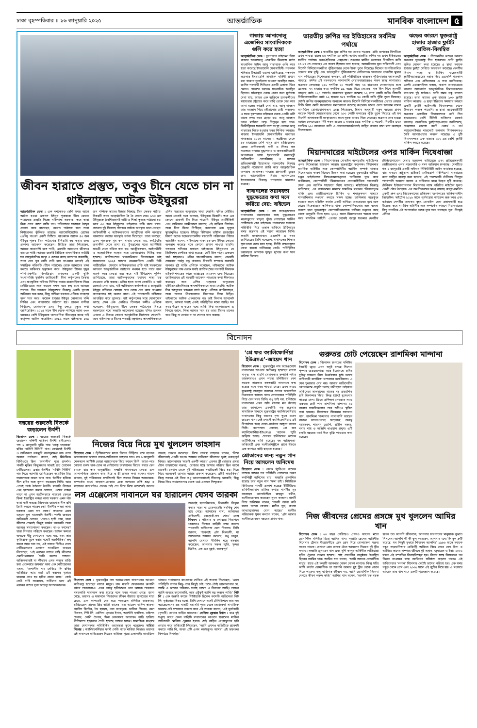ঢাকা বৃহস্পতিবার ॥ ১৬ জানুয়ারি ২০২৫ আন্তর্জাতিক মানবিক বাংলাদেশ ৫
জীবন হারাতে প্রস্তুত, তবুও চীনে যেতে চান না থাইল্যান্ডে আটক উইঘুররা
আন্তর্জাতিক ডেস্ক : এক দশকেরও বেশি সময় আগে আটক হওয়া একদল উইঘুর পুরুষকে চীনে ফেরত পাঠানোর প্রস্তুতি নিচ্ছে থাইল্যান্ড সরকার। তবে তারা নিজ দেশে যেতে রাজি নন। পরিবারের সদস্যরা উদ্বেগ প্রকাশ করে বলেছেন, ফেরত পাঠানো হলে তারা নির্যাতনের ঝুঁকিতে রয়েছে। অ্যাসোসিয়েটেড প্রেসের (এপি) পাওয়া একটি চিঠিতে, ব্যাংককে আটক ৪৩ জন উইঘুর পুরুষ চীনে পাঠানোর হুঁশিয়ারি বন্ধ করার জন্য প্রকাশ্য আবেদন করেছেন। চিঠিতে তারা লিখেছেন, আমরা কারাবন্দি হতে পারি, এমনকি আমাদের জীবনও হারাতে পারি। আমরা জরুরি ভিত্তিতে মানবাধিকার সংশ্লিষ্ট সব আন্তর্জাতিক সংস্থা ও দেশের কাছে আবেদন জানাচ্ছি, তারা যেন খুব বেশি দেরি হয়ে যাওয়ার আগেই এই মর্মান্তিক পরিণতি (চীনে পাঠানো) থেকে আমাদের রক্ষা করতে অবিলম্বে হস্তক্ষেপ করে। উইঘুররা চীনের সুদূর পশ্চিমাঞ্চলীয় জিনজিয়াং অঞ্চলের একটি তুর্কি সংখ্যাগরিষ্ঠ মুসলিম জাতিগোষ্ঠী। চীনা কর্তৃপক্ষের বৈষম্য এবং সাংস্কৃতিক পরিচয় নিশ্চিহ্ন করার ধারাবাহিকতা নিয়ে বেইজিংয়ের সঙ্গে কয়েক দশক ধরে দ্বন্দ্ব চলে আসছে তাদের। চীন সরকার উইঘুরদের বিরুদ্ধে একটি নৃশংস অভিযান শুরু করে, কিছু পশ্চিমা সরকার এটিকে গণহত্যা বলে মনে করে। কয়েক হাজার উইঘুর লোকদের বন্দি শিবির এবং কারাগারে পাঠানো হয়। প্রাক্তন বন্দীরা নির্যাতন, রোগশোক এবং কিছু ক্ষেত্রে মৃত্যুর কথা জানিয়েছিল। ২০১৪ সালে চীন থেকে পালিয়ে আসা ৩০০ জনেরও বেশি উইঘুরকে মালয়েশিয়া সীমান্তের কাছে থাই কর্তৃপক্ষ আটক করেছিল। ২০১৫ সালে থাইল্যান্ড ১০৯ জন বন্দিকে তাদের ইচ্ছার বিরুদ্ধে চীনে ফেরত পাঠায়। বিষয়টি তখন আন্তর্জাতিক হৈ চৈ ফেলে দেয়। ১৭৩ জন উইঘুরকে (বেশিরভাগই নারী ও শিশু) তুরস্কে পাঠানো হয়। আর ৫৩ জন উইঘুরকে থাইল্যান্ড বন্দি করে রাখে। সেখানে দুই শিশুসহ পাঁচজন আটক অবস্থায় মারা গেছেন। আইনজীবী ও আটককৃতদের আত্মীয়রা বন্দি অবস্থায় থাকাদের কঠোর অবস্থার বর্ণনা দিয়েছেন। তারা বলছেন, এসব পুরুষকে খুব কম খাবার দেওয়া হয়, কংক্রিটের জনাকীর্ণ সেলে রাখা হয়, টুথব্রাশের মতো স্যানিটারি সামগ্রী থেকে বঞ্চিত করা হয়। আত্মীয়স্বজন, আইনজীবী ও আন্তর্জাতিক সংস্থার সঙ্গে যোগাযোগও নিষিদ্ধ করা হয়েছে। জাতিসংঘের মানবাধিকার বিশেষজ্ঞরা থাই সরকারকে ২০২৪ সালের ফেব্রুয়ারিতে একটি চিঠি পাঠিয়েছিল। সেখানে আটককৃতদের প্রতি থাই সরকারের আচরণ আন্তর্জাতিক আইনের লঙ্ঘন হতে পারে বলে সতর্ক করে দেওয়া হয়। তবে থাই ইমিগ্রেশন পুলিশ জানিয়েছে, তারা আটককৃতদের যথাযথ স্বাস্থ্য যত্ন নেওয়ার চেষ্টা করছে। এপির হাতে আসা রেকর্ডিং ও চ্যাট রেকর্ডে দেখা যায়, থাই অভিবাসন কর্মকর্তারা ৮ জানুয়ারি উইঘুর বন্দিদের স্বেচ্ছায় দেশ থেকে বের করে দেওয়ার কাগজপত্রে সই করতে বলে। এই পদক্ষেপটি বন্দিদের আতঙ্কিত করে তুলেছে। থাই কর্তৃপক্ষের সঙ্গে যোগাযোগ আছে এমন এক এনজিও তিনজন কর্মীও এপিকে বলেছেন, উইঘুরদের চীনে ফেরত পাঠানোর বিষয়ে সরকারের মধ্যে সম্প্রতি আলোচনা হয়েছে। যদিও জনগণ এখনো এ বিষয়ে কোনো আনুষ্ঠানিক নির্দেশনা শোনেনি। তবে থাইল্যান্ড ও চীনের পররাষ্ট্র মন্ত্রণালয় তাৎক্ষণিকভাবে এপির মন্তব্যের অনুরোধে সাড়া দেয়নি। যদিও বেইজিং আগে থেকেই বলে আসছে, উইঘুররা জিহাদি। তবে এর কোনো প্রমাণই চীন দিতে পারেনি। উইঘুর অ্যাক্টিভিস্ট এবং অধিকার গোষ্ঠীগুলো বলেছে, এই ব্যক্তিরা নির্দোষ। তারা চীনে ফিরে নিপীড়ন, কারাবাস এবং মৃত্যুর মুখোমুখিও হচ্ছেন। উইঘুর হিউম্যান রাইটস প্রজেক্টের রিসার্চ অ্যান্ড অ্যাডভোকেসির সহযোগী পরিচালক পিটার আরউইন বলেন, থাইল্যান্ডে থাকা ৪৩ জন উইঘুর কোনো অপরাধ করেছে বলে কোনো প্রমাণ পাওয়া যায়নি। গতকাল শনিবার সকালে থাইল্যান্ডে উইঘুরদের যে ডিটেনশন সেন্টারে রাখা হয়েছে, সেটি ছিল শান্ত। একজন গার্ড সহকারও এপির সাংবাদিককে বলেন, কেন্দ্রটি সোমবার পর্যন্ত বন্ধ থাকবে। বিষয়টি সম্পর্কে সরাসরি অবগত দুই ব্যক্তি এপিকে বলেছেন, থাইল্যান্ডে আটক উইঘুরদের পক্ষ থেকে সবাই জাতিসংঘের শরণার্থী বিষয়ক হাইকমিশনারের কাছে আশ্রয়ের আবেদন জমা দিয়েছে। জাতিসংঘের এই সংস্থাটি আবেদন পাওয়ার কথা স্বীকারও করেছে। তবে এপির মন্তব্যের অনুরোধে ওইউএনএইচসিআর তাৎক্ষণিকভাবে সাড়া দেয়নি। আটক তিন উইঘুরের স্বজনরা বার্তা সংস্থা এপিকে জানিয়েছেন, তারা তাদের প্রিয়জনদের নিরাপত্তা নিয়ে উদ্বিগ্ন। থাইল্যান্ডে আটক একজনের বড় ভাই বিলাল আবলেট বলেন, আমরা সবাই একই পরিস্থিতির মধ্যে আছি। সব সময় উদ্বেগ ও ভয়ের মধ্যে আছি। বিশ্ব সরকারগুলো এ বিষয়ে জানে, কিন্তু আমার মনে হয় তারা চীনের চাপের ভয়ে কিছু না দেখার বা না শোনার ভান করছে।
গাজায় আনাদোলু এজেন্সির সাংবাদিককে গুলি করে হত্যা
আন্তর্জাতিক ডেস্ক : দূরপাল্লার রাইফেল দিয়ে গাজার আনাদোলু এজেন্সির ফ্রিল্যান্স ফটো সাংবাদিক সাঈদ আবু নাভাবকে গুলি করে হত্যা করেছে ইসরায়েলি সেনাবাহিনী। গতকাল শনিবার টিআরটি ওয়ার্ল্ড জানিয়েছে, গতকাল শুক্রবার ইসরায়েলি সামরিক বাহিনী প্রথমে মধ্য গাজার নুসেইরাত অঞ্চলে অবস্থিত আল-জাদিদ শরণার্থী শিবিরের একটি এলাকা ঘিরে ফেলে। সেখানে অনেক সাংবাদিক উপস্থিত ছিলেন। ঘটনাস্থল থেকে ধারণ করা ফুটেজে দেখা যায়, আহত এক ব্যক্তিকে ত্রাণকর্মীদের সহায়তায় স্ট্রেচারে করে বাড়ি থেকে বের করে আনা হচ্ছে। কাছেই দেখা যায়, আবু নাবহান তার সরঞ্জাম দিয়ে দৌড়ানোর চেষ্টা করছেন। এ সময় দূরপাল্লার রাইফেল থেকে একটি গুলি তাকে লক্ষ্য করে ছোড়া হয়। আবু নাবহান তখন মাটিতে পড়ে নিস্তব্ধ হয়ে যান। ফিলিস্তিনের সরকারি বার্তা সংস্থা ওয়াফা আবু নাভাবের নিহত হওয়ার খবর নিশ্চিত করেছে। গাজায় ইসরায়েলি সেনাবাহিনীর অব্যাহত গণহত্যায় ২০২৩ সালের ৭ অক্টোবর থেকে ৪৬ হাজারের বেশি মানুষ প্রাণ হারিয়েছেন। এদের বেশিরভাগই নারী ও শিশু। গত নভেম্বরে গাজায় যুদ্ধাপরাধ ও মানবতাবিরোধী অপরাধের দায়ে ইসরায়েলি প্রধানমন্ত্রী বেনিয়ামিন নেতানিয়াহু ও সাবেক প্রতিরক্ষামন্ত্রী ইয়োআভ গ্যালান্টের বিরুদ্ধে গ্রেপ্তারি পরোয়ানা জারি করে আন্তর্জাতিক অপরাধ আদালত। গাজায় প্রাণঘাতী যুদ্ধের জন্য আন্তর্জাতিক বিচার আদালতেও ইসরায়েলের বিরুদ্ধে গণহত্যার মামলাও রয়েছে।
দাবানলের ভয়াবহতা যুদ্ধক্ষেত্রের কথা মনে করিয়ে দেয়: বাইডেন
আন্তর্জাতিক ডেস্ক : লস অ্যাঞ্জেলেসের দাবানলের ভয়াবহতার সঙ্গে যুদ্ধক্ষেত্রের ধ্বংসস্তূপের সাদৃশ্য খুঁজে পেয়েছেন মার্কিন প্রেসিডেন্ট জো বাইডেন। দাবানলের সর্বশেষ পরিস্থিতি নিয়ে ওভাল অফিসে ব্রিফিংয়ের সময় শুক্রবার এই মন্তব্য করেছেন তিনি। ফরাসি সংবাদমাধ্যম এএফপি এ খবর জানিয়েছে। তিনি বলেছেন, দাবানলের শিকার স্থানগুলো দেখে মনে হচ্ছে, নির্দিষ্ট লক্ষ্যবস্তুতে বোমা হামলা চালিয়েছে কেউ। পরিস্থিতির ভয়াবহতা আমাকে যুদ্ধের দৃশ্যের কথা মনে করিয়ে দিয়েছে।
ভারতীয় রুপির দর ইতিহাসের সর্বনিম্ন পর্যায়ে
আন্তর্জাতিক ডেস্ক : ভারতীয় মুদ্রা রুপির দর আরও পড়েছে। প্রতি ডলারের বিপরীতে এখন পাওয়া যাচ্ছে ৮৬ দশমিক ২০ রুপি। অর্থাৎ ভারতীয় রুপির দর এখন ইতিহাসের সর্বনিম্ন পর্যায়ে। খবর-ইন্ডিয়ান এক্সপ্রেস। শুক্রবার মার্কিন ডলারের বিপরীতে রুপি ৮৫.৯৭ তে নেমেছে। এর কারণ হিসেবে বলা হয়েছে, আমেরিকান মুদ্রা শক্তিশালী এবং বিদেশি বিনিয়োগকারীরা পুঁজিবাজার থেকে টাকা তুলে নিয়েছে। বিদেশে অপরিশোধিত তেলের দাম বৃদ্ধি এবং অভ্যন্তরীণ পুঁজিবাজারে নেতিবাচক মনোভাব ভারতীয় মুদ্রার মান কমিয়েছে। বিশেষজ্ঞরা বলছেন, এই পরিস্থিতিতে ভারতের পুঁজিবাজার মহাসংকটে পড়েছে। রুপির এই দরপতনের পাশাপাশি শেয়ারবাজারেরও পতন হচ্ছে লাগাতার। শুক্রবার সেনসেক্স ২৪১ দশমিক ২০ পয়েন্ট পড়ে ৭৬ হাজারের দোরগোড়ায় চলে এসেছে: ৭৭ হাজার ৩৭৮ দশমিক ৯১ অঙ্কে গিয়ে নেমেছে। গত তিন দিনে সূচকটি পড়েছে মোট ৮২০ পয়েন্ট। বাজারের মূলধন কমেছে ১২ লাখ কোটি রুপি। বিদেশি বিনিয়োগকারীরা মোট ১২ হাজার ৭৮৭ দশমিক ৭৩ কোটি রুপি পুঁজি তুলে নিয়েছে। সেটাই রুপির অবমূল্যায়নের অন্যতম কারণ। বিদেশি বিনিয়োগকারীদের এভাবে শেয়ার বিক্রি নিয়ে মোদি সরকারের সমালোচনা করেছে কংগ্রেস। দলের নেতা জয়রাম রমেশ সামাজিক যোগাযোগমাধ্যম এক্সে লিখেছেন, হিসাব অনুযায়ী নতুন বছরের প্রথম কয়েক দিনেই শেয়ারবাজার থেকে ২০০ কোটি ডলারের পুঁজি তুলে নিয়েছে ওই সব বিদেশি ঋণদানকারী সংস্থাগুলো। ফলে সূচক আরও নিচে নেমেছে। শুক্রবার শেষ হওয়া সপ্তাহে সেনসেক্সের নিট পতন হয়েছে ১ হাজার ৮৪৪ দশমিক ২ পয়েন্ট, নিফটির ৫৭৩ দশমিক ২৫। আপাতত রুপি ও শেয়ারবাজারউভয়ই অস্থির থাকবে বলে মনে করছেন বিশেষজ্ঞরা।
ঝড়ের কারণে যুক্তরাষ্ট্রে হাজার হাজার ফ্লাইট বাতিল-বিলম্বিত
আন্তর্জাতিক ডেস্ক : শীতকালীন ঝড়ের কারণে শুক্রবার যুক্তরাষ্ট্রে তিন হাজারের বেশি ফ্লাইট স্থগিত ঘোষণা করা হয়েছে। এ ছাড়া কয়েক হাজার ফ্লাইট দেরিতে অবতরণ করেছে। দেশটির বিমান সংস্থা ও ট্র্যাকিং ওয়েবসাইট ফ্লাইটঅ্যাওয়্যারের বরাত দিয়ে এএফপি গতকাল শনিবার এক প্রতিবেদনে এ তথ্য জানিয়েছে। ডেল্টা এয়ারলাইনস বলছে, খারাপ আবহাওয়ার কারণে আটলান্টা আন্তর্জাতিক বিমানবন্দরের রানওয়ে দুই ঘণ্টারও বেশি সময় বন্ধ রাখতে হয়েছে। তারা তাদের এক হাজার ১০০ ফ্লাইট বাতিল করেছে। এ ছাড়া ইঞ্জিনের সমস্যার কারণে একটি ফ্লাইট আটলান্টা বিমানবন্দর থেকে উড্ডয়ন করতে পারেনি। এ ছাড়া ওয়েবসাইটটি শুক্রবার একাধিক বিমানবন্দরে মোট তিন হাজারেরও বেশি টিকিট বাতিলের রেকর্ড করেছে। অন্যদিকে ফ্লাইটঅ্যাওয়্যার জানিয়েছে, টেক্সাসের ডালাস ফোর্ট ওয়ার্থ ও নর্থ ক্যারোলাইনার শারলোট ডগলাস বিমানবন্দরও বৈরি আবহাওয়ার কবলে পড়েছে। এ দুটি বিমানবন্দরে এক হাজার ২০০-এর বেশি ফ্লাইট বাতিল করতে হয়েছে।
মিয়ানমারের মাইটেলের ওপর মার্কিন নিষেধাজ্ঞা
আন্তর্জাতিক ডেস্ক : মিয়ানমারের মোবাইল অপারেটর মাইটেলের ওপর নিষেধাজ্ঞা আরোপ করেছে যুক্তরাষ্ট্রের কর্তৃপক্ষ। মিয়ানমার সামরিক বাহিনীর সঙ্গে কোম্পানিটির আর্থিক সম্পর্ক থাকায় নিষেধাজ্ঞার কারণ হিসেবে উল্লেখ করা হয়েছে। যুক্তরাষ্ট্রের বাণিজ্য দপ্তর মাইটেলকে নিষেধাজ্ঞাপ্রাপ্তদের তালিকায় যুক্ত করে জানিয়েছে, কোম্পানিটি ‘মিয়ানমারের সেনাবাহিনীকে নজরদারি সেবা এবং আর্থিক সহায়তা’ দিয়ে আসছে। মাইটেলের বিরুদ্ধে অভিযোগ, এর কার্যক্রমের মাধ্যমে সামরিক সরকার ‘নিশানাভুক্ত ব্যক্তি এবং গোষ্ঠীগুলোকে ট্র্যাকিং ও শনাক্তকরণ মাধ্যমে মানবাধিকার লঙ্ঘন’ করতে সক্ষম হচ্ছে। তালিকায় অন্তর্ভুক্ত হওয়ার ফলে মাইটেল কার্যত একটি বাণিজ্য অবরোধের মুখে চলে গেছে। নিষেধাজ্ঞার তালিকায় থাকা কোম্পানিগুলোর সঙ্গে ব্যবসা করতে হলে যুক্তরাষ্ট্রের কোম্পানিগুলোকে বাণিজ্য দপ্তরের কাছ থেকে অনুমতি নিতে হবে। ২০২১ সালে মিয়ানমারের ক্ষমতা দখল করে সামরিক বাহিনী। এরপর থেকেই জান্তা সরকার দেশটির টেলিযোগাযোগ সেবায় হস্তক্ষেপ বাড়িয়েছে এবং প্রতিরোধকারী গোষ্ঠীগুলোর ওপর নজরদারি ও দমন অভিযান চালাচ্ছে। দেশটিতে গত ১ জানুয়ারি একটি সাইবার সিকিউরিটি আইন কার্যকর হয়েছে, যার মাধ্যমে ভার্চুয়াল প্রাইভেট নেটওয়ার্ক (ভিপিএন) ব্যবহারের জন্য শাস্তির ব্যবস্থা করা হয়েছে। এই পদক্ষেপটি টেলিকম শিল্পের পাশাপাশি অন্যান্য ব্যবসা ও ব্যক্তিদের মধ্যে উদ্বেগ সৃষ্টি করেছে। টেলিকম ইন্টারন্যাশনাল মিয়ানমার নামে পরিচিত মাইটেল মূলত একটি যৌথ উদ্যোগ। এর অংশীদারদের মধ্যে রয়েছে জান্তা-সমর্থিত একটি গ্রুপ এবং ভিয়েতনামের প্রতিরক্ষা মন্ত্রণালয়ের মালিকানাধীন ভিয়েটেল। মাইটেল ২০১৮ সালে পূর্ণমাত্রায় কার্যক্রম শুরু করে এবং বর্তমানে দেশটির অন্যতম বৃহৎ মোবাইল সেবা প্রদানকারী হয়ে উঠেছে। তবে সামরিক বাহিনীর সঙ্গে সম্পর্কের কারণে মিয়ানমারের কিছু নাগরিক এই অপারেটর থেকে দূরে সরে যাচ্ছেন। সূত্র: নিক্কেই এশিয়া
বিনোদন
বছরের শুরুতেই বিতর্কে জড়ালেন উর্বশী
বিনোদন ডেস্ক : বছরের শুরুতেই বিতর্কে জড়ালেন দক্ষিণী নায়িকা উর্বশী রাউতেলা। গত ২ জানুয়ারি মুক্তি পায় ‘ডাকু মহারাজ’ ছবির ‘দাবিদি দিবিদি’ গান। সেখানেই উর্বশী ও অভিনেতা নন্দমুরি বালাকৃষ্ণের নাচ দেখে অবাক দর্শকরা! কারণ, সেই মিউজিক ভিডিওতে ছিল ‘অশালীন’ নৃত্য প্রদর্শন। গানটি মুক্তির কিছুক্ষণের মধ্যেই প্রশ্ন তোলেন নেটিজেনরা। এবার উর্বশীর ‘দাবিদি দিবিদি’ নাচ নিয়ে আপত্তি জানিয়েছেন স্বঘোষিত চিত্র সমালোচক কমল আর খান। উর্বশীর ছবিকে নীল ছবির সঙ্গে তুলনা করেছেন তিনি। আর এতেই গর্জে উঠলেন উর্বশী। সম্প্রতি নিজের এক্স হ্যান্ডেলে কমল লেখেন, ‘এদের লজ্জা লাগে না এমন অশ্লীলভাবে নাচতে? তেলুগু ফিল্ম ইন্ডাস্ট্রির লজ্জা লাগা দরকার এমন নাচ তারা শ্যুট করছে। সিনেমার জায়গায় নীল ছবি তৈরি করতে পারেন তো! উর্বশীর লজ্জা লাগা দরকার এমন নাচ নেচে।’ কমলের এমন মন্তব্যে চুপ থাকেননি উর্বশী। পাল্টা জবাবে অভিনেত্রী লেখেন, ‘দেখেও হাসি পায়, যারা জীবনে তেমনই কিছুই অর্জন করেননি তারা অন্যের সমালোচনা করছেন। তা-ও কাদের? যারা দিনরাত পরিশ্রম করছেন। আসল ক্ষমতা অন্যকে নীচু দেখানোর মধ্যে নয়, বরং তার কৃতিত্বকে তুলে ধরার মধ্যেই অন্তর্নিহিত।’ শুধু কমল আর খান নয়, এই নাচের ভিডিও দেখে নেটিজেনদের একাংশ সামাজিক মাধ্যমে লিখেছেন, ‘এই ধরনের নাচের ভঙ্গি কীভাবে কোরিওগ্রাফার তৈরি করতে পারেন! অভিনেতারাই বা কীভাবে এসব করতে রাজি হন! একেবারে জঘন্য।’ অন্য এক নেটিজেনের মন্তব্য, ‘অশালীন নাচ দেখিয়ে কি ছবির অতিরিক্ত আয় হয়? এই ধরনের দৃশ্যের মাধ্যমে বোধ হয় ছবির প্রচার হচ্ছে।’ কেউ কেউ দাবি করেছেন, নারীদের জন্য এই ধরনের নাচের দৃশ্য অত্যন্ত অপমানজনক।
নিজের বিয়ে নিয়ে মুখ খুললেন তাহসান
বিনোদন ডেস্ক : দ্বিতীয়বারের মতো বিয়ের পিঁড়িতে বসে ব্যাপক আলোচনায় আসেন গায়ক-অভিনেতা তাহসান খান। গত ৬ জানুয়ারি মেকআপ আর্টিস্ট রোজা আহমেদকে বিয়ে করেন তিনি। আগে-পরে কোনো রকম ঢাক-ঢোল না পেটানোয় তাহসানের বিয়ের খবরে বেশ চমকে যায় তার অনুরাগীরা। সম্প্রতি গণমাধ্যমে দেওয়া এক আলাপনিতে তাহসান তার বিয়ে ও স্ত্রী প্রসঙ্গে কথা বলেন। গায়ক জানান, দুই পরিবারের সম্মতিতেই ছিল তাদের বিয়ের আয়োজন। সম্পর্কের মাঝে তাহসান-রোজার একে অপরের প্রতি শ্রদ্ধা ও সম্মানের জায়গাটাও প্রবল। তাই তো বিয়ে নিয়ে অনেকেই জানার আগ্রহ প্রকাশ করেছেন। বিয়ে প্রসঙ্গে তাহসান বলেন, ‘বিয়ে জীবনেরই একটি অংশ। আমার ব্যক্তিগত জীবনের খুবই গুরুত্বপূর্ণ বিষয়। ভালোবাসার মতোই একটি কাজ।’ এরপর স্ত্রী রোজার প্রসঙ্গ টেনে তাহসানের বক্তব্য, ‘রোজার সঙ্গে আমার পরিচয় ছিল আগে থেকেই। সেখান থেকে দুই পরিবারের সম্মতিতেই বিয়ে হয়। বিয়ে নিয়ে অনেকেই জানার আগ্রহ প্রকাশ করেছেন, এটাই স্বাভাবিক।’ কিন্তু তাদের এই বিয়ে শুধু আলোচনাতেই সীমাবদ্ধ থাকেনি; কিছু বিষয় নিয়ে সমালোচনায় মেতে ওঠে একদল নিন্দুকেরা।
লস এঞ্জেলেস দাবানলে ঘর হারালেন যেসব তারকা
অবশ্যই হৃদয়বিদারক, বিধ্বংসী! বিশ্বাস করার মতো না একেবারেই। সবকিছু শেষ হয়ে গেছে। আমাদের বাসা, আমাদের প্রতিবেশী, রেস্তোরাঁ-সব শেষ।’ মেল গিবসন : পরিবার ও পোষ্যরা নিরাপদে থাকলেও নিজের বাড়িটি রক্ষা করতে পারেননি অভিনেতা মেল গিবসন। তিনি জানান, ‘অবশ্যই এটা বিধ্বংসী, যা আবেগকে আঘাত করেছে। শুধু ভাবুন, আপনি যেখানে দীর্ঘদিন ধরে বসবাস করেছেন, আপনার সকল স্মৃতি, সুন্দর জিনিস, এত এত মুহূর্ত, গুরুত্বপূর্ণ
বিনোদন ডেস্ক : যুক্তরাষ্ট্রের লস অ্যাঞ্জেলেসে দাবানলের আগুনে ক্ষতিগ্রস্ত হয়েছেন লাখো মানুষ। বাদ যায়নি সেখানকার রুপালি পর্দার তারকারাও। এখন পর্যন্ত হলিউডের বেশ কয়েক তারকার বসতবাড়ি দাবানলে ভস্ম হয়েছে বলে খবর পাওয়া গেছে। জানা গেছে, ভয়াবহ এ দাবানলে নিজেদের জীবন বাঁচাতে স্থাপত্যের মায়া ছেড়ে, এক কাপড়েই বের হয়ে পড়েছেন হলিউড তারকারা; হারিয়েছেন তাদের প্রিয় বাড়ি! তাদের মধ্যে আছেন মার্কিন তারকা প্যারিস হিলটন, টম হ্যাঙ্কস, বেন অ্যাফ্লেক, মারিয়া শিভার, মেল গিবসন, পিট লি, মেলিসা ক্লেয়ার ইগান, অ্যান্টনি হপকিন্স, মাইলস টেলার, কেলি টেলার, টিনা নোলসসহ অনেকে। বাড়ি হারিয়ে রীতিমতো হাহাকার তৈরি হয়েছে তাদের মাঝে। সামাজিক মাধ্যমে তারা সেখানকার পরিস্থিতির ভয়াবহতা তুলে ধরেছেন। মারিয়া শিভার : ক্যালিফোর্নিয়ার ফার্স্ট লেডি খ্যাত মারিয়া শিভার। ভয়াবহ এই দাবানলে হারিয়েছেন নিজের বাড়িসহ পুরো এলাকাই। সামাজিক মাধ্যমে দাবানলের ধ্বংসযজ্ঞ দেখিয়ে এই তারকা লিখেছেন, ‘এমন পরিস্থিতি নানান কিছু- তার কিছুই নেই। তবে এটাই ভালোলাগার যে, আমি ও আমার পরিবার- সবাই ভালো ও নিরাপদ আছি। তাদের আমি অত্যন্ত ভালোবাসি, আর এটুকুই আমি যত্ন করতে পারি।’ পিট লি : এক জরুরি কাজে নিউইয়র্কে ছিলেন কমেডি অভিনেতা পিট লি। দুর্ভাগ্যের বিষয় হলো- তিনি সেখানে বসেই টেলিভিশনে তার লস অ্যাঞ্জেলেসের এর বাসাটি সরাসরি পুড়ে যেতে দেখেছেন! সামাজিক মাধ্যমে সেই সম্প্রচার প্রকাশ করে এই তারকা বলেন, ‘এই ফুটেজটি (দৃশ্যটি) আমার বাড়ির সামনের।’ মেলিসা ক্লেয়ার ইগান : মাত্র দুই সপ্তাহ আগে কেনা বাড়িটি দাবানলের আগুনে হারালেন মার্কিন অভিনেত্রী মেলিসা ক্লেয়ার ইগান। সেই বাড়ির ধ্বংসস্তূপের ছবি শেয়ার করে অভিনেত্রী লিখেছেন, ‘আমি এখনও বাড়িটিতে প্রবেশই করতে পারি নি, অথচ এটি এখন ধ্বংসস্তূপ। আমরা এই ভয়ংকর বিপর্যয়ে বিপর্যস্ত।’
‘প্রে ফর ক্যালিফোর্নিয়া ইউএসএ’-জায়েদ খান
বিনোদন ডেস্ক : যুক্তরাষ্ট্রের লস অ্যাঞ্জেলেসে দাবানলের আগুনে ক্ষতিগ্রস্ত হয়েছেন লাখো মানুষ। বাদ যায়নি সেখানকার রুপালি পর্দার তারকারাও। এখন পর্যন্ত হলিউডের বেশ কয়েক তারকার বসতবাড়ি দাবানলে ভস্ম হয়েছে বলে খবর পাওয়া গেছে। এমন সময়ে যুক্তরাষ্ট্রে অবস্থান করছেন দেশের আলোচিত চিত্রনায়ক জায়েদ খান। সেখানকার পরিস্থিতি নিয়ে বেশ সরব তিনি। শুধু তাই নয়, হলিউডে দাবানলের এমন আঁচ লাগায় মন কাঁদছে তার- জানালেন এমনটাই। গত শুক্রবার সামাজিক মাধ্যমে যুক্তরাষ্ট্রের ক্যালিফোর্নিয়ায় দাবানলের কিছু ভয়াবহ দৃশ্য তুলে ধরেন জায়েদ খান। সেই পোস্টে ক্যালিফোর্নিয়ায় এই বিপর্যয়ের জন্য দোয়া-প্রার্থনার আহ্বান করেন তিনি। ক্যাপশনে লেখেন, প্রে ফর ক্যালিফোর্নিয়া-ইউএসএ। ‘অনেক স্মৃতি জড়িয়ে আছে। সেখানে হলিউডের অনেক আর্টিস্টদের বাড়ি রয়েছে। বহু অভিনেতা-অভিনেত্রী এবং সংগীতশিল্পীকে প্রাণে বাঁচতে এক কাপড়ে বাড়ি ছাড়তে হয়েছে।’
শ্রোতাদের জন্য নতুন গান নিয়ে আসলেন অনিমেষ
বিনোদন ডেস্ক : কোক স্টুডিওর নাসেক নাসেক গানের পর পরিচিতি পেয়েছেন তরুণ কণ্ঠশিল্পী অনিমেষ রায়। সম্প্রতি প্রকাশিত হয়েছে তার নতুন গান ‘ক্ষমা চাই’। মিউজিক ভিডিওসহ গানটি প্রকাশ হয়েছে ইউটিউবে। রাফিউজ্জামান রাফির কথায় গানটির সুর করেছেন আলাউদ্দিন মাহমুদ সমীর, সংগীতায়োজন করেছেন সুমন কল্যাণ। গানটি নিয়ে অনিমেষ বলেন, ‘গানটি আশা করি সবার ভালো লাগবে। মাটির সুর, কথায় আধ্যাত্মবাদের যোগ আছে।’ সংগীত পরিচালক সুমন কল্যাণ বলেন, ‘এটা আমার সংগীতায়োজনে বছরের প্রথম গান।
গুরুতর চোট পেয়েছেন রাশমিকা মান্দানা
বিনোদন ডেস্ক : বিনোদন জগতের বলিউড ইন্ডাস্ট্রি জুড়ে এখন শুধুই চলছে সিনেমা পুষ্পার জয়জয়কার। আর ইতোমধ্যে ছবির দুর্দান্ত সাফল্য নিয়ে উর্ধ্বগগনে ছুটে চলছে অভিনেত্রী রাশমিকা মান্দানার জনপ্রিয়তা। এ যেন ফুরাবার শেষ নয়। আবার অভিনেত্রীর জোরকদমে প্রস্তুতি চলছে বলিখ্যাত ভাইজান অভিনেতা সালমানের খানের বহু প্রত্যাশিত ছবি সিকান্দার নিয়ে। কিন্তু হঠাৎই দুঃসংবাদ পাওয়া গেল। জিমে প্রশিক্ষণ নেওয়ার সময় গুরুতর চোট পান রাশমিকা মান্দানা। যে কারণে সাময়িকভাবে তার শুটিংও স্থগিত করা হয়েছে। সিকান্দার সিনেমায় সালমান খান, রাশমিকা মান্দানার পাশাপাশি আছেন কাজল আগরওয়াল, সত্যরাজ, অনন্ত মহাদেবন, শারমন জোশি, প্রতীক বব্বর, নবাব শাহ ও অঞ্জিনি ধাওয়ান প্রমুখ। এটি চলতি বছরের মার্চে ঈদে মুক্তি পাওয়ার কথা রয়েছে।
নিজ জীবনের প্রেমের প্রসঙ্গে মুখ খুললেন আমির খান
বিনোদন ডেস্ক : ৬০ বছর পেরিয়েও এখনও আগের মতো রোমান্টিক বলিউড হিরো আমির খান। সম্প্রতি ছেলের অভিনীত সিনেমার ট্রেলার উন্মোচনীতে এসে প্রেম নিয়ে খোলামেলা মন্তব্য করেন নায়ক। সেখানে প্রেম প্রসঙ্গে টেনে আনলেন নিজের দুই স্ত্রীর কথাও। সম্প্রতি জুনায়েদ খান এবং খুশি কাপুর অভিনীত লাভিয়াপ্পা ছবির ট্রেলার প্রকাশ হয়েছে। সেই প্রদর্শনীর অনুষ্ঠানে উপস্থিত ছিলেন আমির খান। আমির খান বলেন, ‘আমি অনেক রোমান্টিক মানুষ। হয়ত এই কথাটি আপনার বোকা বোকা লাগবে। কিন্তু সত্যি আমি কতটা রোমান্টিক তা আপনি আমার দুই স্ত্রীর থেকে জেনে নিতে পারেন। শুধু ব্যক্তিগত জীবনে নয়, আমি রোমান্টিক সিনেমা দেখতে ভীষণ পছন্দ করি।’ আমির খান বলেন, ‘আপনি যত বয়স্ক হবেন তত আপনি জীবনকে, আপনার চারপাশের মানুষকে বুঝতে শিখবেন। আপনি কী কী ভুল করেছেন, আপনার মধ্যে কি ভুল ত্রুটি রয়েছে, সব কিছুই বুঝতে শিখবেন আপনি।’ ১৯৮৬ সালে কয়েক বন্ধুর সহযোগিতায় রেজিস্ট্রি অফিসে বিয়ে সেরে নেন রিনা ও আমির। তাদের দাম্পত্য জীবনে দুই সন্তান- জুনায়েদ ও ইরা। ২০০২ সালে এই দম্পতির বিবাহবিচ্ছেদ হয়। রিনার সঙ্গে বিচ্ছেদের পর কিরণ রাওয়ের সঙ্গে আমিরের ঘনিষ্ঠতা বাড়তে থাকে। এই অভিনেতার ‘লগান’ সিনেমার সেটেই তাদের পরিচয় হয়। এক সময় বন্ধুত্ব থেকে প্রেম এবং ২০০৫ সালে এই জুটির বিয়ে হয়। এ সংসারে আজাদ রাও খান নামে একটি পুত্রসন্তান রয়েছে।